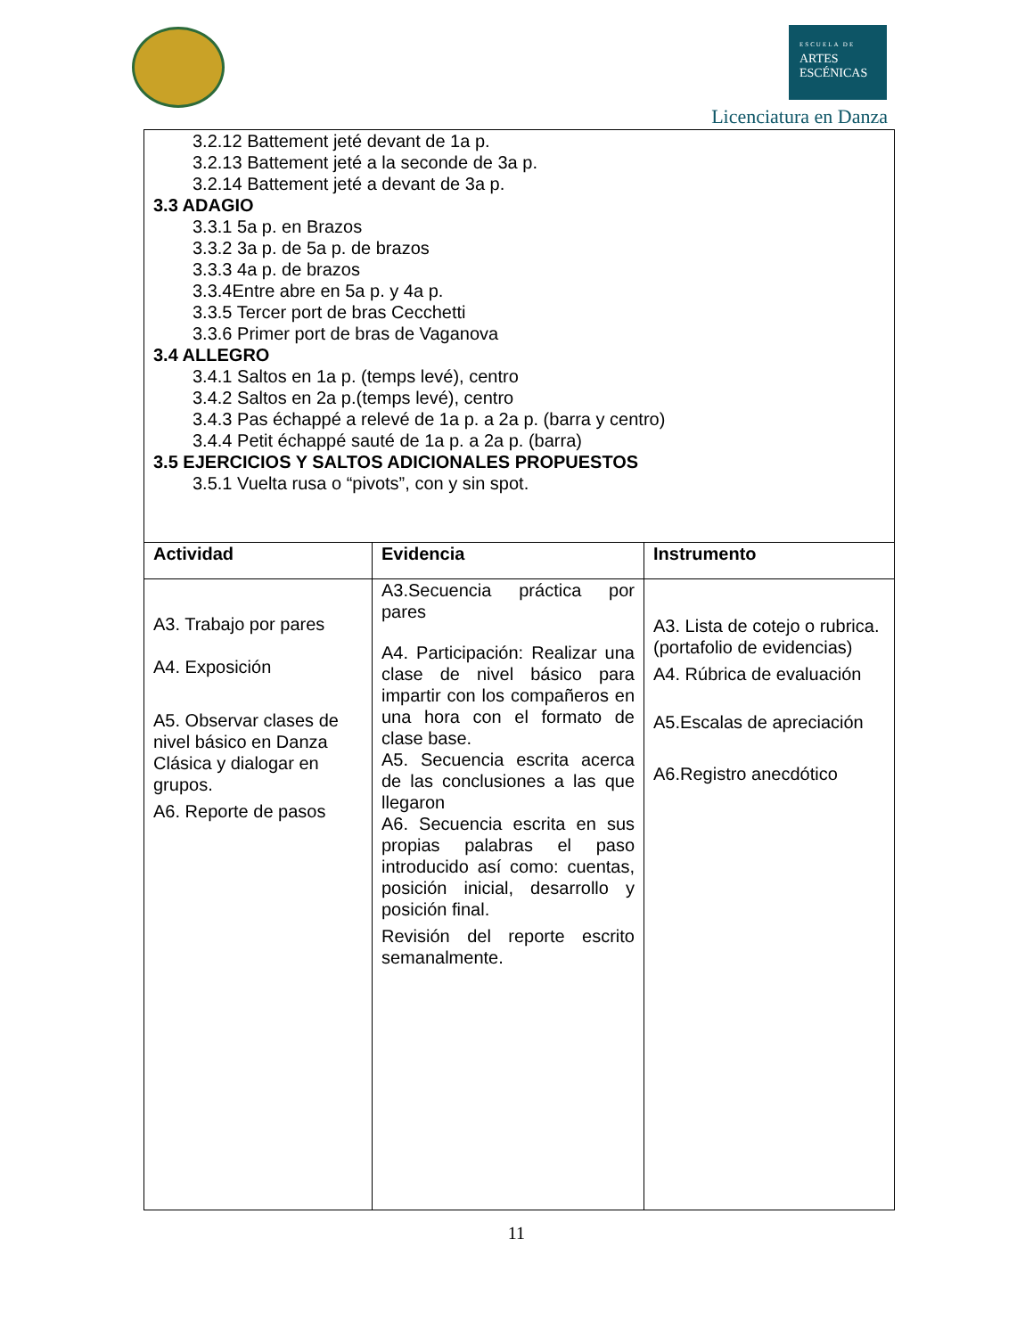ESCUELA DE
ARTES
ESCÉNICAS
Licenciatura en Danza
| 3.2.12 Battement jeté devant de 1a p. 3.2.13 Battement jeté a la seconde de 3a p. 3.2.14 Battement jeté a devant de 3a p. 3.3 ADAGIO 3.3.1 5a p. en Brazos 3.3.2 3a p. de 5a p. de brazos 3.3.3 4a p. de brazos 3.3.4Entre abre en 5a p. y 4a p. 3.3.5 Tercer port de bras Cecchetti 3.3.6 Primer port de bras de Vaganova 3.4 ALLEGRO 3.4.1 Saltos en 1a p. (temps levé), centro 3.4.2 Saltos en 2a p.(temps levé), centro 3.4.3 Pas échappé a relevé de 1a p. a 2a p. (barra y centro) 3.4.4 Petit échappé sauté de 1a p. a 2a p. (barra) 3.5 EJERCICIOS Y SALTOS ADICIONALES PROPUESTOS 3.5.1 Vuelta rusa o “pivots”, con y sin spot. | | |
| Actividad | Evidencia | Instrumento |
| A3. Trabajo por pares A4. Exposición A5. Observar clases de nivel básico en Danza Clásica y dialogar en grupos. A6. Reporte de pasos | A3.Secuencia práctica por pares A4. Participación: Realizar una clase de nivel básico para impartir con los compañeros en una hora con el formato de clase base. A5. Secuencia escrita acerca de las conclusiones a las que llegaron A6. Secuencia escrita en sus propias palabras el paso introducido así como: cuentas, posición inicial, desarrollo y posición final. Revisión del reporte escrito semanalmente. | A3. Lista de cotejo o rubrica. (portafolio de evidencias) A4. Rúbrica de evaluación A5.Escalas de apreciación A6.Registro anecdótico |
11